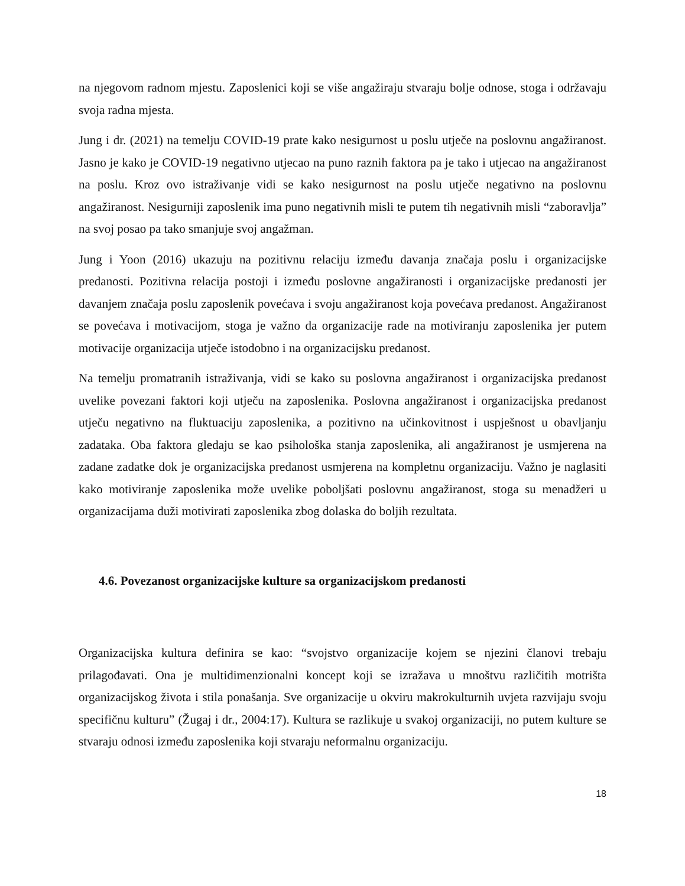na njegovom radnom mjestu. Zaposlenici koji se više angažiraju stvaraju bolje odnose, stoga i održavaju svoja radna mjesta.
Jung i dr. (2021) na temelju COVID-19 prate kako nesigurnost u poslu utječe na poslovnu angažiranost. Jasno je kako je COVID-19 negativno utjecao na puno raznih faktora pa je tako i utjecao na angažiranost na poslu. Kroz ovo istraživanje vidi se kako nesigurnost na poslu utječe negativno na poslovnu angažiranost. Nesigurniji zaposlenik ima puno negativnih misli te putem tih negativnih misli “zaboravlja” na svoj posao pa tako smanjuje svoj angažman.
Jung i Yoon (2016) ukazuju na pozitivnu relaciju između davanja značaja poslu i organizacijske predanosti. Pozitivna relacija postoji i između poslovne angažiranosti i organizacijske predanosti jer davanjem značaja poslu zaposlenik povećava i svoju angažiranost koja povećava predanost. Angažiranost se povećava i motivacijom, stoga je važno da organizacije rade na motiviranju zaposlenika jer putem motivacije organizacija utječe istodobno i na organizacijsku predanost.
Na temelju promatranih istraživanja, vidi se kako su poslovna angažiranost i organizacijska predanost uvelike povezani faktori koji utječu na zaposlenika. Poslovna angažiranost i organizacijska predanost utječu negativno na fluktuaciju zaposlenika, a pozitivno na učinkovitnost i uspješnost u obavljanju zadataka. Oba faktora gledaju se kao psihološka stanja zaposlenika, ali angažiranost je usmjerena na zadane zadatke dok je organizacijska predanost usmjerena na kompletnu organizaciju. Važno je naglasiti kako motiviranje zaposlenika može uvelike poboljšati poslovnu angažiranost, stoga su menadžeri u organizacijama duži motivirati zaposlenika zbog dolaska do boljih rezultata.
4.6. Povezanost organizacijske kulture sa organizacijskom predanosti
Organizacijska kultura definira se kao: “svojstvo organizacije kojem se njezini članovi trebaju prilagođavati. Ona je multidimenzionalni koncept koji se izražava u mnoštvu različitih motrišta organizacijskog života i stila ponašanja. Sve organizacije u okviru makrokulturnih uvjeta razvijaju svoju specifičnu kulturu” (Žugaj i dr., 2004:17). Kultura se razlikuje u svakoj organizaciji, no putem kulture se stvaraju odnosi između zaposlenika koji stvaraju neformalnu organizaciju.
18